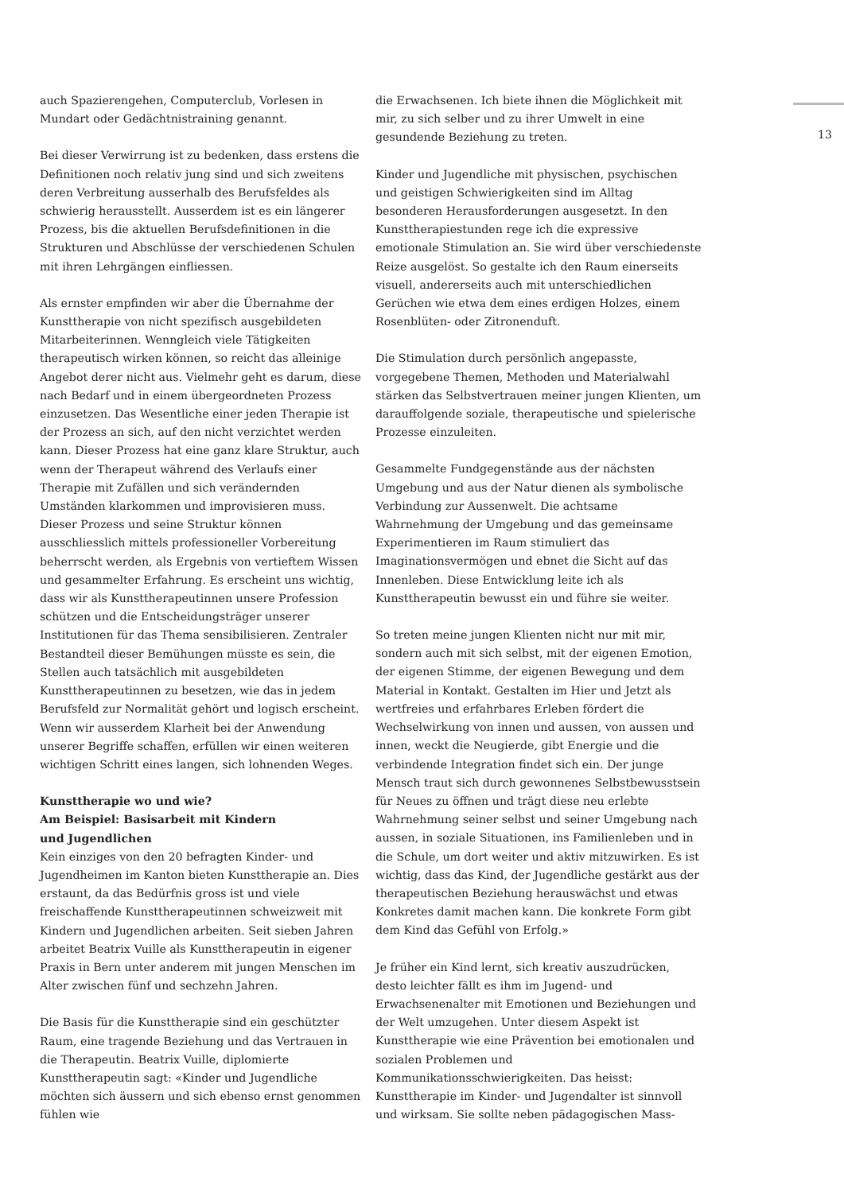auch Spazierengehen, Computerclub, Vorlesen in Mundart oder Gedächtnistraining genannt.
Bei dieser Verwirrung ist zu bedenken, dass erstens die Definitionen noch relativ jung sind und sich zweitens deren Verbreitung ausserhalb des Berufsfeldes als schwierig herausstellt. Ausserdem ist es ein längerer Prozess, bis die aktuellen Berufsdefinitionen in die Strukturen und Abschlüsse der verschiedenen Schulen mit ihren Lehrgängen einfliessen.
Als ernster empfinden wir aber die Übernahme der Kunsttherapie von nicht spezifisch ausgebildeten Mitarbeiterinnen. Wenngleich viele Tätigkeiten therapeutisch wirken können, so reicht das alleinige Angebot derer nicht aus. Vielmehr geht es darum, diese nach Bedarf und in einem übergeordneten Prozess einzusetzen. Das Wesentliche einer jeden Therapie ist der Prozess an sich, auf den nicht verzichtet werden kann. Dieser Prozess hat eine ganz klare Struktur, auch wenn der Therapeut während des Verlaufs einer Therapie mit Zufällen und sich verändernden Umständen klarkommen und improvisieren muss. Dieser Prozess und seine Struktur können ausschliesslich mittels professioneller Vorbereitung beherrscht werden, als Ergebnis von vertieftem Wissen und gesammelter Erfahrung. Es erscheint uns wichtig, dass wir als Kunsttherapeutinnen unsere Profession schützen und die Entscheidungsträger unserer Institutionen für das Thema sensibilisieren. Zentraler Bestandteil dieser Bemühungen müsste es sein, die Stellen auch tatsächlich mit ausgebildeten Kunsttherapeutinnen zu besetzen, wie das in jedem Berufsfeld zur Normalität gehört und logisch erscheint. Wenn wir ausserdem Klarheit bei der Anwendung unserer Begriffe schaffen, erfüllen wir einen weiteren wichtigen Schritt eines langen, sich lohnenden Weges.
Kunsttherapie wo und wie?
Am Beispiel: Basisarbeit mit Kindern
und Jugendlichen
Kein einziges von den 20 befragten Kinder- und Jugendheimen im Kanton bieten Kunsttherapie an. Dies erstaunt, da das Bedürfnis gross ist und viele freischaffende Kunsttherapeutinnen schweizweit mit Kindern und Jugendlichen arbeiten. Seit sieben Jahren arbeitet Beatrix Vuille als Kunsttherapeutin in eigener Praxis in Bern unter anderem mit jungen Menschen im Alter zwischen fünf und sechzehn Jahren.
Die Basis für die Kunsttherapie sind ein geschützter Raum, eine tragende Beziehung und das Vertrauen in die Therapeutin. Beatrix Vuille, diplomierte Kunsttherapeutin sagt: «Kinder und Jugendliche möchten sich äussern und sich ebenso ernst genommen fühlen wie
die Erwachsenen. Ich biete ihnen die Möglichkeit mit mir, zu sich selber und zu ihrer Umwelt in eine gesundende Beziehung zu treten.
Kinder und Jugendliche mit physischen, psychischen und geistigen Schwierigkeiten sind im Alltag besonderen Herausforderungen ausgesetzt. In den Kunsttherapiestunden rege ich die expressive emotionale Stimulation an. Sie wird über verschiedenste Reize ausgelöst. So gestalte ich den Raum einerseits visuell, andererseits auch mit unterschiedlichen Gerüchen wie etwa dem eines erdigen Holzes, einem Rosenblüten- oder Zitronenduft.
Die Stimulation durch persönlich angepasste, vorgegebene Themen, Methoden und Materialwahl stärken das Selbstvertrauen meiner jungen Klienten, um darauffolgende soziale, therapeutische und spielerische Prozesse einzuleiten.
Gesammelte Fundgegenstände aus der nächsten Umgebung und aus der Natur dienen als symbolische Verbindung zur Aussenwelt. Die achtsame Wahrnehmung der Umgebung und das gemeinsame Experimentieren im Raum stimuliert das Imaginationsvermögen und ebnet die Sicht auf das Innenleben. Diese Entwicklung leite ich als Kunsttherapeutin bewusst ein und führe sie weiter.
So treten meine jungen Klienten nicht nur mit mir, sondern auch mit sich selbst, mit der eigenen Emotion, der eigenen Stimme, der eigenen Bewegung und dem Material in Kontakt. Gestalten im Hier und Jetzt als wertfreies und erfahrbares Erleben fördert die Wechselwirkung von innen und aussen, von aussen und innen, weckt die Neugierde, gibt Energie und die verbindende Integration findet sich ein. Der junge Mensch traut sich durch gewonnenes Selbstbewusstsein für Neues zu öffnen und trägt diese neu erlebte Wahrnehmung seiner selbst und seiner Umgebung nach aussen, in soziale Situationen, ins Familienleben und in die Schule, um dort weiter und aktiv mitzuwirken. Es ist wichtig, dass das Kind, der Jugendliche gestärkt aus der therapeutischen Beziehung herauswächst und etwas Konkretes damit machen kann. Die konkrete Form gibt dem Kind das Gefühl von Erfolg.»
Je früher ein Kind lernt, sich kreativ auszudrücken, desto leichter fällt es ihm im Jugend- und Erwachsenenalter mit Emotionen und Beziehungen und der Welt umzugehen. Unter diesem Aspekt ist Kunsttherapie wie eine Prävention bei emotionalen und sozialen Problemen und Kommunikationsschwierigkeiten. Das heisst: Kunsttherapie im Kinder- und Jugendalter ist sinnvoll und wirksam. Sie sollte neben pädagogischen Mass-
13